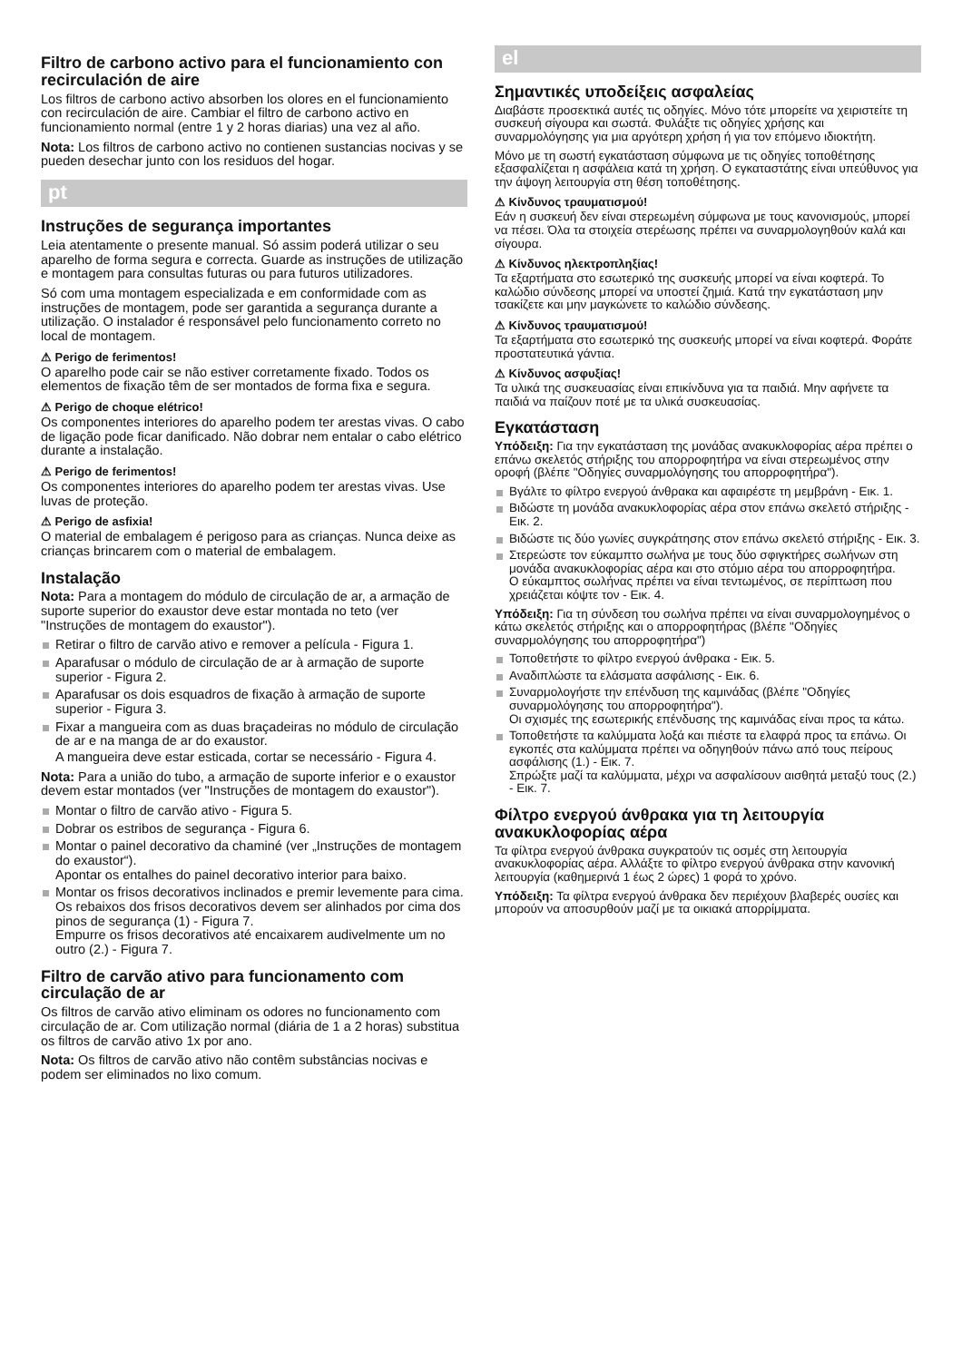Filtro de carbono activo para el funcionamiento con recirculación de aire
Los filtros de carbono activo absorben los olores en el funcionamiento con recirculación de aire. Cambiar el filtro de carbono activo en funcionamiento normal (entre 1 y 2 horas diarias) una vez al año.
Nota: Los filtros de carbono activo no contienen sustancias nocivas y se pueden desechar junto con los residuos del hogar.
pt
Instruções de segurança importantes
Leia atentamente o presente manual. Só assim poderá utilizar o seu aparelho de forma segura e correcta. Guarde as instruções de utilização e montagem para consultas futuras ou para futuros utilizadores.
Só com uma montagem especializada e em conformidade com as instruções de montagem, pode ser garantida a segurança durante a utilização. O instalador é responsável pelo funcionamento correto no local de montagem.
⚠ Perigo de ferimentos!
O aparelho pode cair se não estiver corretamente fixado. Todos os elementos de fixação têm de ser montados de forma fixa e segura.
⚠ Perigo de choque elétrico!
Os componentes interiores do aparelho podem ter arestas vivas. O cabo de ligação pode ficar danificado. Não dobrar nem entalar o cabo elétrico durante a instalação.
⚠ Perigo de ferimentos!
Os componentes interiores do aparelho podem ter arestas vivas. Use luvas de proteção.
⚠ Perigo de asfixia!
O material de embalagem é perigoso para as crianças. Nunca deixe as crianças brincarem com o material de embalagem.
Instalação
Nota: Para a montagem do módulo de circulação de ar, a armação de suporte superior do exaustor deve estar montada no teto (ver "Instruções de montagem do exaustor").
Retirar o filtro de carvão ativo e remover a película - Figura 1.
Aparafusar o módulo de circulação de ar à armação de suporte superior - Figura 2.
Aparafusar os dois esquadros de fixação à armação de suporte superior - Figura 3.
Fixar a mangueira com as duas braçadeiras no módulo de circulação de ar e na manga de ar do exaustor.
A mangueira deve estar esticada, cortar se necessário - Figura 4.
Nota: Para a união do tubo, a armação de suporte inferior e o exaustor devem estar montados (ver "Instruções de montagem do exaustor").
Montar o filtro de carvão ativo - Figura 5.
Dobrar os estribos de segurança - Figura 6.
Montar o painel decorativo da chaminé (ver „Instruções de montagem do exaustor“).
Apontar os entalhes do painel decorativo interior para baixo.
Montar os frisos decorativos inclinados e premir levemente para cima. Os rebaixos dos frisos decorativos devem ser alinhados por cima dos pinos de segurança (1) - Figura 7.
Empurre os frisos decorativos até encaixarem audivelmente um no outro (2.) - Figura 7.
Filtro de carvão ativo para funcionamento com circulação de ar
Os filtros de carvão ativo eliminam os odores no funcionamento com circulação de ar. Com utilização normal (diária de 1 a 2 horas) substitua os filtros de carvão ativo 1x por ano.
Nota: Os filtros de carvão ativo não contêm substâncias nocivas e podem ser eliminados no lixo comum.
el
Σημαντικές υποδείξεις ασφαλείας
Διαβάστε προσεκτικά αυτές τις οδηγίες. Μόνο τότε μπορείτε να χειριστείτε τη συσκευή σίγουρα και σωστά. Φυλάξτε τις οδηγίες χρήσης και συναρμολόγησης για μια αργότερη χρήση ή για τον επόμενο ιδιοκτήτη.
Μόνο με τη σωστή εγκατάσταση σύμφωνα με τις οδηγίες τοποθέτησης εξασφαλίζεται η ασφάλεια κατά τη χρήση. Ο εγκαταστάτης είναι υπεύθυνος για την άψογη λειτουργία στη θέση τοποθέτησης.
⚠ Κίνδυνος τραυματισμού!
Εάν η συσκευή δεν είναι στερεωμένη σύμφωνα με τους κανονισμούς, μπορεί να πέσει. Όλα τα στοιχεία στερέωσης πρέπει να συναρμολογηθούν καλά και σίγουρα.
⚠ Κίνδυνος ηλεκτροπληξίας!
Τα εξαρτήματα στο εσωτερικό της συσκευής μπορεί να είναι κοφτερά. Το καλώδιο σύνδεσης μπορεί να υποστεί ζημιά. Κατά την εγκατάσταση μην τσακίζετε και μην μαγκώνετε το καλώδιο σύνδεσης.
⚠ Κίνδυνος τραυματισμού!
Τα εξαρτήματα στο εσωτερικό της συσκευής μπορεί να είναι κοφτερά. Φοράτε προστατευτικά γάντια.
⚠ Κίνδυνος ασφυξίας!
Τα υλικά της συσκευασίας είναι επικίνδυνα για τα παιδιά. Μην αφήνετε τα παιδιά να παίζουν ποτέ με τα υλικά συσκευασίας.
Εγκατάσταση
Υπόδειξη: Για την εγκατάσταση της μονάδας ανακυκλοφορίας αέρα πρέπει ο επάνω σκελετός στήριξης του απορροφητήρα να είναι στερεωμένος στην οροφή (βλέπε "Οδηγίες συναρμολόγησης του απορροφητήρα").
Βγάλτε το φίλτρο ενεργού άνθρακα και αφαιρέστε τη μεμβράνη - Εικ. 1.
Βιδώστε τη μονάδα ανακυκλοφορίας αέρα στον επάνω σκελετό στήριξης - Εικ. 2.
Βιδώστε τις δύο γωνίες συγκράτησης στον επάνω σκελετό στήριξης - Εικ. 3.
Στερεώστε τον εύκαμπτο σωλήνα με τους δύο σφιγκτήρες σωλήνων στη μονάδα ανακυκλοφορίας αέρα και στο στόμιο αέρα του απορροφητήρα.
Ο εύκαμπτος σωλήνας πρέπει να είναι τεντωμένος, σε περίπτωση που χρειάζεται κόψτε τον - Εικ. 4.
Υπόδειξη: Για τη σύνδεση του σωλήνα πρέπει να είναι συναρμολογημένος ο κάτω σκελετός στήριξης και ο απορροφητήρας (βλέπε "Οδηγίες συναρμολόγησης του απορροφητήρα")
Τοποθετήστε το φίλτρο ενεργού άνθρακα - Εικ. 5.
Αναδιπλώστε τα ελάσματα ασφάλισης - Εικ. 6.
Συναρμολογήστε την επένδυση της καμινάδας (βλέπε "Οδηγίες συναρμολόγησης του απορροφητήρα").
Οι σχισμές της εσωτερικής επένδυσης της καμινάδας είναι προς τα κάτω.
Τοποθετήστε τα καλύμματα λοξά και πιέστε τα ελαφρά προς τα επάνω. Οι εγκοπές στα καλύμματα πρέπει να οδηγηθούν πάνω από τους πείρους ασφάλισης (1.) - Εικ. 7.
Σπρώξτε μαζί τα καλύμματα, μέχρι να ασφαλίσουν αισθητά μεταξύ τους (2.) - Εικ. 7.
Φίλτρο ενεργού άνθρακα για τη λειτουργία ανακυκλοφορίας αέρα
Τα φίλτρα ενεργού άνθρακα συγκρατούν τις οσμές στη λειτουργία ανακυκλοφορίας αέρα. Αλλάξτε το φίλτρο ενεργού άνθρακα στην κανονική λειτουργία (καθημερινά 1 έως 2 ώρες) 1 φορά το χρόνο.
Υπόδειξη: Τα φίλτρα ενεργού άνθρακα δεν περιέχουν βλαβερές ουσίες και μπορούν να αποσυρθούν μαζί με τα οικιακά απορρίμματα.